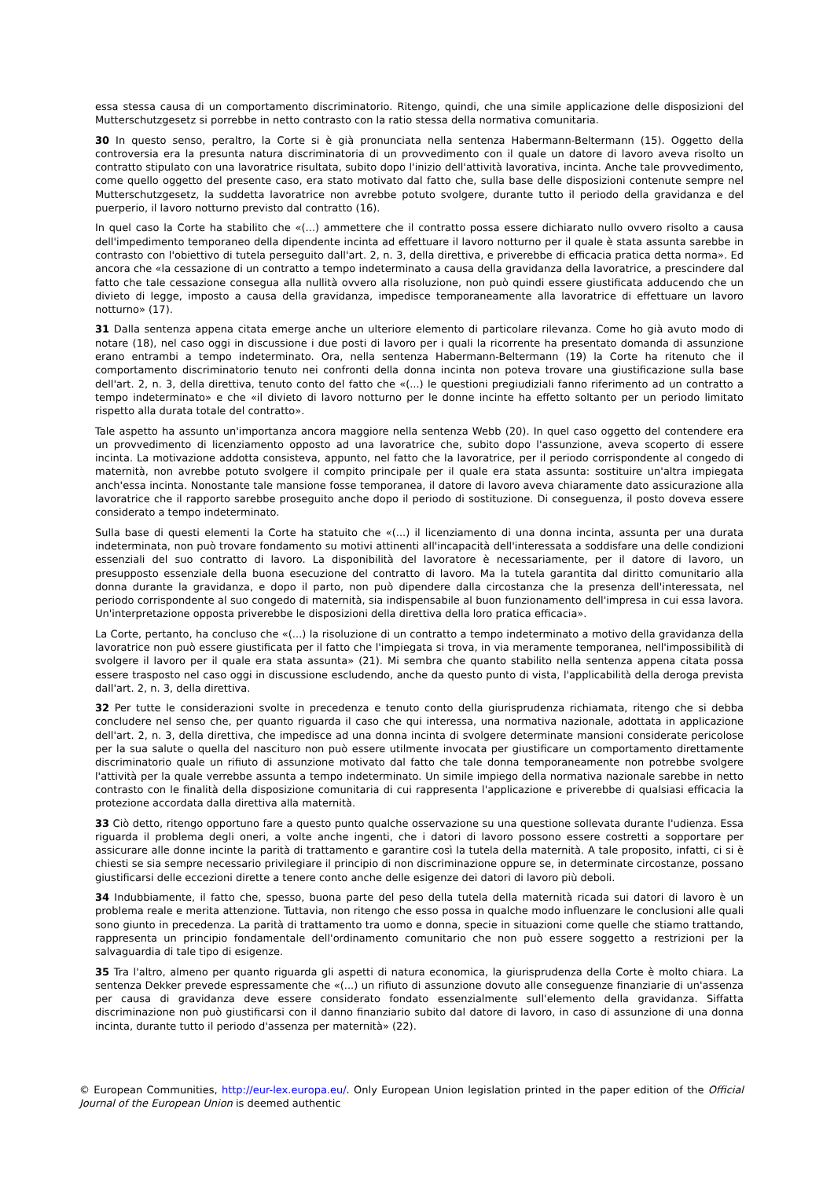essa stessa causa di un comportamento discriminatorio. Ritengo, quindi, che una simile applicazione delle disposizioni del Mutterschutzgesetz si porrebbe in netto contrasto con la ratio stessa della normativa comunitaria.
30 In questo senso, peraltro, la Corte si è già pronunciata nella sentenza Habermann-Beltermann (15). Oggetto della controversia era la presunta natura discriminatoria di un provvedimento con il quale un datore di lavoro aveva risolto un contratto stipulato con una lavoratrice risultata, subito dopo l'inizio dell'attività lavorativa, incinta. Anche tale provvedimento, come quello oggetto del presente caso, era stato motivato dal fatto che, sulla base delle disposizioni contenute sempre nel Mutterschutzgesetz, la suddetta lavoratrice non avrebbe potuto svolgere, durante tutto il periodo della gravidanza e del puerperio, il lavoro notturno previsto dal contratto (16).
In quel caso la Corte ha stabilito che «(...) ammettere che il contratto possa essere dichiarato nullo ovvero risolto a causa dell'impedimento temporaneo della dipendente incinta ad effettuare il lavoro notturno per il quale è stata assunta sarebbe in contrasto con l'obiettivo di tutela perseguito dall'art. 2, n. 3, della direttiva, e priverebbe di efficacia pratica detta norma». Ed ancora che «la cessazione di un contratto a tempo indeterminato a causa della gravidanza della lavoratrice, a prescindere dal fatto che tale cessazione consegua alla nullità ovvero alla risoluzione, non può quindi essere giustificata adducendo che un divieto di legge, imposto a causa della gravidanza, impedisce temporaneamente alla lavoratrice di effettuare un lavoro notturno» (17).
31 Dalla sentenza appena citata emerge anche un ulteriore elemento di particolare rilevanza. Come ho già avuto modo di notare (18), nel caso oggi in discussione i due posti di lavoro per i quali la ricorrente ha presentato domanda di assunzione erano entrambi a tempo indeterminato. Ora, nella sentenza Habermann-Beltermann (19) la Corte ha ritenuto che il comportamento discriminatorio tenuto nei confronti della donna incinta non poteva trovare una giustificazione sulla base dell'art. 2, n. 3, della direttiva, tenuto conto del fatto che «(...) le questioni pregiudiziali fanno riferimento ad un contratto a tempo indeterminato» e che «il divieto di lavoro notturno per le donne incinte ha effetto soltanto per un periodo limitato rispetto alla durata totale del contratto».
Tale aspetto ha assunto un'importanza ancora maggiore nella sentenza Webb (20). In quel caso oggetto del contendere era un provvedimento di licenziamento opposto ad una lavoratrice che, subito dopo l'assunzione, aveva scoperto di essere incinta. La motivazione addotta consisteva, appunto, nel fatto che la lavoratrice, per il periodo corrispondente al congedo di maternità, non avrebbe potuto svolgere il compito principale per il quale era stata assunta: sostituire un'altra impiegata anch'essa incinta. Nonostante tale mansione fosse temporanea, il datore di lavoro aveva chiaramente dato assicurazione alla lavoratrice che il rapporto sarebbe proseguito anche dopo il periodo di sostituzione. Di conseguenza, il posto doveva essere considerato a tempo indeterminato.
Sulla base di questi elementi la Corte ha statuito che «(...) il licenziamento di una donna incinta, assunta per una durata indeterminata, non può trovare fondamento su motivi attinenti all'incapacità dell'interessata a soddisfare una delle condizioni essenziali del suo contratto di lavoro. La disponibilità del lavoratore è necessariamente, per il datore di lavoro, un presupposto essenziale della buona esecuzione del contratto di lavoro. Ma la tutela garantita dal diritto comunitario alla donna durante la gravidanza, e dopo il parto, non può dipendere dalla circostanza che la presenza dell'interessata, nel periodo corrispondente al suo congedo di maternità, sia indispensabile al buon funzionamento dell'impresa in cui essa lavora. Un'interpretazione opposta priverebbe le disposizioni della direttiva della loro pratica efficacia».
La Corte, pertanto, ha concluso che «(...) la risoluzione di un contratto a tempo indeterminato a motivo della gravidanza della lavoratrice non può essere giustificata per il fatto che l'impiegata si trova, in via meramente temporanea, nell'impossibilità di svolgere il lavoro per il quale era stata assunta» (21). Mi sembra che quanto stabilito nella sentenza appena citata possa essere trasposto nel caso oggi in discussione escludendo, anche da questo punto di vista, l'applicabilità della deroga prevista dall'art. 2, n. 3, della direttiva.
32 Per tutte le considerazioni svolte in precedenza e tenuto conto della giurisprudenza richiamata, ritengo che si debba concludere nel senso che, per quanto riguarda il caso che qui interessa, una normativa nazionale, adottata in applicazione dell'art. 2, n. 3, della direttiva, che impedisce ad una donna incinta di svolgere determinate mansioni considerate pericolose per la sua salute o quella del nascituro non può essere utilmente invocata per giustificare un comportamento direttamente discriminatorio quale un rifiuto di assunzione motivato dal fatto che tale donna temporaneamente non potrebbe svolgere l'attività per la quale verrebbe assunta a tempo indeterminato. Un simile impiego della normativa nazionale sarebbe in netto contrasto con le finalità della disposizione comunitaria di cui rappresenta l'applicazione e priverebbe di qualsiasi efficacia la protezione accordata dalla direttiva alla maternità.
33 Ciò detto, ritengo opportuno fare a questo punto qualche osservazione su una questione sollevata durante l'udienza. Essa riguarda il problema degli oneri, a volte anche ingenti, che i datori di lavoro possono essere costretti a sopportare per assicurare alle donne incinte la parità di trattamento e garantire così la tutela della maternità. A tale proposito, infatti, ci si è chiesti se sia sempre necessario privilegiare il principio di non discriminazione oppure se, in determinate circostanze, possano giustificarsi delle eccezioni dirette a tenere conto anche delle esigenze dei datori di lavoro più deboli.
34 Indubbiamente, il fatto che, spesso, buona parte del peso della tutela della maternità ricada sui datori di lavoro è un problema reale e merita attenzione. Tuttavia, non ritengo che esso possa in qualche modo influenzare le conclusioni alle quali sono giunto in precedenza. La parità di trattamento tra uomo e donna, specie in situazioni come quelle che stiamo trattando, rappresenta un principio fondamentale dell'ordinamento comunitario che non può essere soggetto a restrizioni per la salvaguardia di tale tipo di esigenze.
35 Tra l'altro, almeno per quanto riguarda gli aspetti di natura economica, la giurisprudenza della Corte è molto chiara. La sentenza Dekker prevede espressamente che «(...) un rifiuto di assunzione dovuto alle conseguenze finanziarie di un'assenza per causa di gravidanza deve essere considerato fondato essenzialmente sull'elemento della gravidanza. Siffatta discriminazione non può giustificarsi con il danno finanziario subito dal datore di lavoro, in caso di assunzione di una donna incinta, durante tutto il periodo d'assenza per maternità» (22).
© European Communities, http://eur-lex.europa.eu/. Only European Union legislation printed in the paper edition of the Official Journal of the European Union is deemed authentic